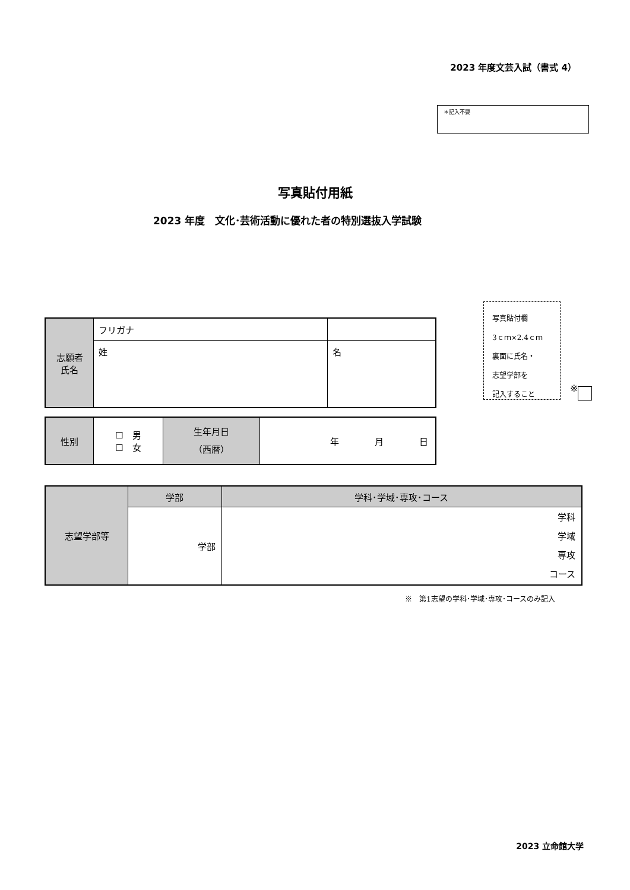2023 年度文芸入試（書式 4）
＊記入不要
写真貼付用紙
2023 年度　文化･芸術活動に優れた者の特別選抜入学試験
写真貼付欄
3ｃｍ×2.4ｃｍ
裏面に氏名・
志望学部を
記入すること
※
| 志願者 氏名 | フリガナ | |
| | 姓 | 名 |
| 性別 | ☐ 男 ☐ 女 | 生年月日 （西暦） | 年 月 日 |
| 志望学部等 | 学部 | 学科･学域･専攻･コース |
| | 学部 | 学科 学域 専攻 コース |
※　第1志望の学科･学域･専攻･コースのみ記入
2023 立命館大学